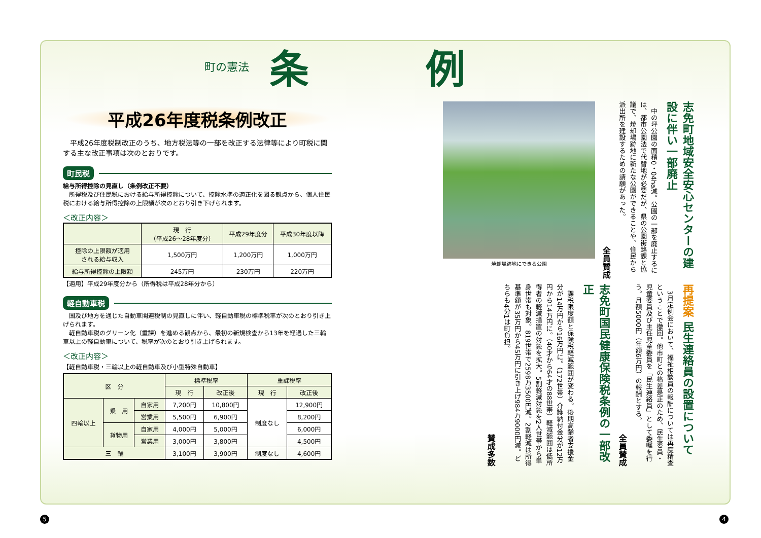町の憲法 条 例
平成26年度税条例改正
　平成26年度税制改正のうち、地方税法等の一部を改正する法律等により町税に関する主な改正事項は次のとおりです。
町民税
給与所得控除の見直し（条例改正不要）
　所得税及び住民税における給与所得控除について、控除水準の適正化を図る観点から、個人住民税における給与所得控除の上限額が次のとおり引き下げられます。
＜改正内容＞
| | 現 行 （平成26～28年度分） | 平成29年度分 | 平成30年度以降 |
| --- | --- | --- | --- |
| 控除の上限額が適用 される給与収入 | 1,500万円 | 1,200万円 | 1,000万円 |
| 給与所得控除の上限額 | 245万円 | 230万円 | 220万円 |
【適用】平成29年度分から（所得税は平成28年分から）
軽自動車税
　国及び地方を通じた自動車関連税制の見直しに伴い、軽自動車税の標準税率が次のとおり引き上げられます。
　軽自動車税のグリーン化（重課）を進める観点から、最初の新規検査から13年を経過した三輪車以上の軽自動車について、税率が次のとおり引き上げられます。
＜改正内容＞
【軽自動車税・三輪以上の軽自動車及び小型特殊自動車】
| 区 分 | | | 標準税率 | | 重課税率 | |
| --- | --- | --- | --- | --- | --- | --- |
| | | | 現 行 | 改正後 | 現 行 | 改正後 |
| 四輪以上 | 乗 用 | 自家用 | 7,200円 | 10,800円 | 制度なし | 12,900円 |
| | | 営業用 | 5,500円 | 6,900円 | | 8,200円 |
| | 貨物用 | 自家用 | 4,000円 | 5,000円 | | 6,000円 |
| | | 営業用 | 3,000円 | 3,800円 | | 4,500円 |
| 三 輪 | | | 3,100円 | 3,900円 | 制度なし | 4,600円 |
志免町地域安全安心センターの建設に伴い一部廃止
　中の坪公園の面積0・04ha減。公園の一部を廃止するには、都市公園法で代替地が必要だが、県の公園街路課と協議で、焼却場跡地に新たな公園ができることや、住民から派出所を建設するための請願があった。
全員賛成
焼却場跡地にできる公園
再提案 民生連絡員の設置について
　3月定例会において、福祉相談員の報酬については再度精査ということで撤回。他市町との格差是正のため、民生委員・児童委員及び主任児童委員を「民生連絡員」として委嘱を行う。月額5000円（年額6万円）の報酬とする。
全員賛成
志免町国民健康保険税条例の一部改正
　課税限度額と保険税軽減範囲が変わる。後期高齢者支援金分が14万円から16万円に。（172世帯）介護納付金分が12万円から14万円に。（40才から64才の88世帯）軽減範囲は低所得者の軽減措置の対象を拡大。5割軽減対象を2人世帯から単身世帯も対象。819世帯で2598万3500円減。2割軽減は所得基準額が35万円から45万円に引き上げ984万9000円減。どちらも4分1は町負担。
賛成多数
5 4